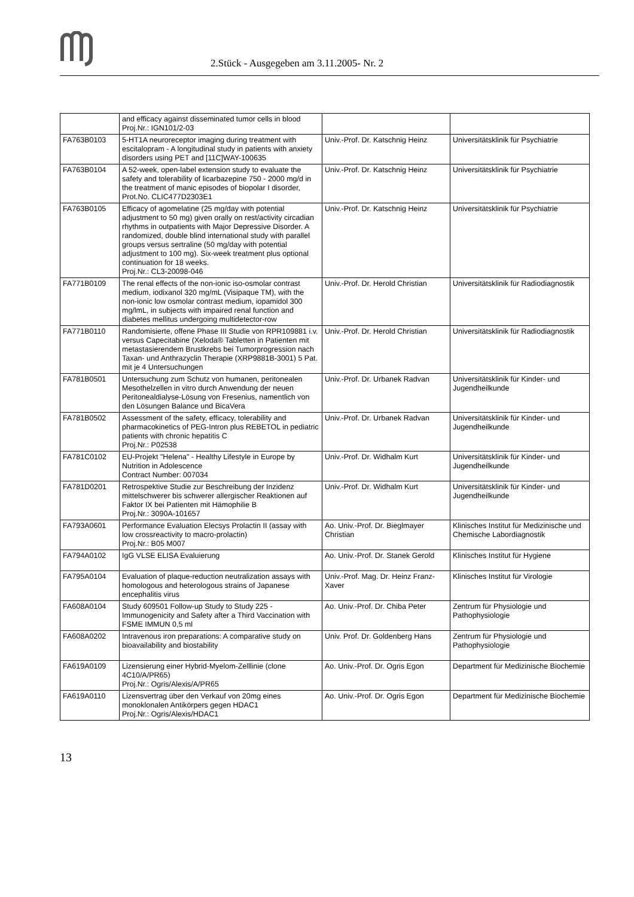2.Stück - Ausgegeben am 3.11.2005- Nr. 2
| | and efficacy against disseminated tumor cells in blood Proj.Nr.: IGN101/2-03 | | |
| FA763B0103 | 5-HT1A neuroreceptor imaging during treatment with escitalopram - A longitudinal study in patients with anxiety disorders using PET and [11C]WAY-100635 | Univ.-Prof. Dr. Katschnig Heinz | Universitätsklinik für Psychiatrie |
| FA763B0104 | A 52-week, open-label extension study to evaluate the safety and tolerability of licarbazepine 750 - 2000 mg/d in the treatment of manic episodes of biopolar I disorder, Prot.No. CLIC477D2303E1 | Univ.-Prof. Dr. Katschnig Heinz | Universitätsklinik für Psychiatrie |
| FA763B0105 | Efficacy of agomelatine (25 mg/day with potential adjustment to 50 mg) given orally on rest/activity circadian rhythms in outpatients with Major Depressive Disorder. A randomized, double blind international study with parallel groups versus sertraline (50 mg/day with potential adjustment to 100 mg). Six-week treatment plus optional continuation for 18 weeks. Proj.Nr.: CL3-20098-046 | Univ.-Prof. Dr. Katschnig Heinz | Universitätsklinik für Psychiatrie |
| FA771B0109 | The renal effects of the non-ionic iso-osmolar contrast medium, iodixanol 320 mg/mL (Visipaque TM), with the non-ionic low osmolar contrast medium, iopamidol 300 mg/lmL, in subjects with impaired renal function and diabetes mellitus undergoing multidetector-row | Univ.-Prof. Dr. Herold Christian | Universitätsklinik für Radiodiagnostik |
| FA771B0110 | Randomisierte, offene Phase III Studie von RPR109881 i.v. versus Capecitabine (Xeloda® Tabletten in Patienten mit metastasierendem Brustkrebs bei Tumorprogression nach Taxan- und Anthrazyclin Therapie (XRP9881B-3001) 5 Pat. mit je 4 Untersuchungen | Univ.-Prof. Dr. Herold Christian | Universitätsklinik für Radiodiagnostik |
| FA781B0501 | Untersuchung zum Schutz von humanen, peritonealen Mesothelzellen in vitro durch Anwendung der neuen Peritonealdialyse-Lösung von Fresenius, namentlich von den Lösungen Balance und BicaVera | Univ.-Prof. Dr. Urbanek Radvan | Universitätsklinik für Kinder- und Jugendheilkunde |
| FA781B0502 | Assessment of the safety, efficacy, tolerability and pharmacokinetics of PEG-Intron plus REBETOL in pediatric patients with chronic hepatitis C Proj.Nr.: P02538 | Univ.-Prof. Dr. Urbanek Radvan | Universitätsklinik für Kinder- und Jugendheilkunde |
| FA781C0102 | EU-Projekt "Helena" - Healthy Lifestyle in Europe by Nutrition in Adolescence Contract Number: 007034 | Univ.-Prof. Dr. Widhalm Kurt | Universitätsklinik für Kinder- und Jugendheilkunde |
| FA781D0201 | Retrospektive Studie zur Beschreibung der Inzidenz mittelschwerer bis schwerer allergischer Reaktionen auf Faktor IX bei Patienten mit Hämophilie B Proj.Nr.: 3090A-101657 | Univ.-Prof. Dr. Widhalm Kurt | Universitätsklinik für Kinder- und Jugendheilkunde |
| FA793A0601 | Performance Evaluation Elecsys Prolactin II (assay with low crossreactivity to macro-prolactin) Proj.Nr.: B05 M007 | Ao. Univ.-Prof. Dr. Bieglmayer Christian | Klinisches Institut für Medizinische und Chemische Labordiagnostik |
| FA794A0102 | IgG VLSE ELISA Evaluierung | Ao. Univ.-Prof. Dr. Stanek Gerold | Klinisches Institut für Hygiene |
| FA795A0104 | Evaluation of plaque-reduction neutralization assays with homologous and heterologous strains of Japanese encephalitis virus | Univ.-Prof. Mag. Dr. Heinz Franz-Xaver | Klinisches Institut für Virologie |
| FA608A0104 | Study 609501 Follow-up Study to Study 225 - Immunogenicity and Safety after a Third Vaccination with FSME IMMUN 0,5 ml | Ao. Univ.-Prof. Dr. Chiba Peter | Zentrum für Physiologie und Pathophysiologie |
| FA608A0202 | Intravenous iron preparations: A comparative study on bioavailability and biostability | Univ. Prof. Dr. Goldenberg Hans | Zentrum für Physiologie und Pathophysiologie |
| FA619A0109 | Lizensierung einer Hybrid-Myelom-Zelllinie (clone 4C10/A/PR65) Proj.Nr.: Ogris/Alexis/A/PR65 | Ao. Univ.-Prof. Dr. Ogris Egon | Department für Medizinische Biochemie |
| FA619A0110 | Lizensvertrag über den Verkauf von 20mg eines monoklonalen Antikörpers gegen HDAC1 Proj.Nr.: Ogris/Alexis/HDAC1 | Ao. Univ.-Prof. Dr. Ogris Egon | Department für Medizinische Biochemie |
13